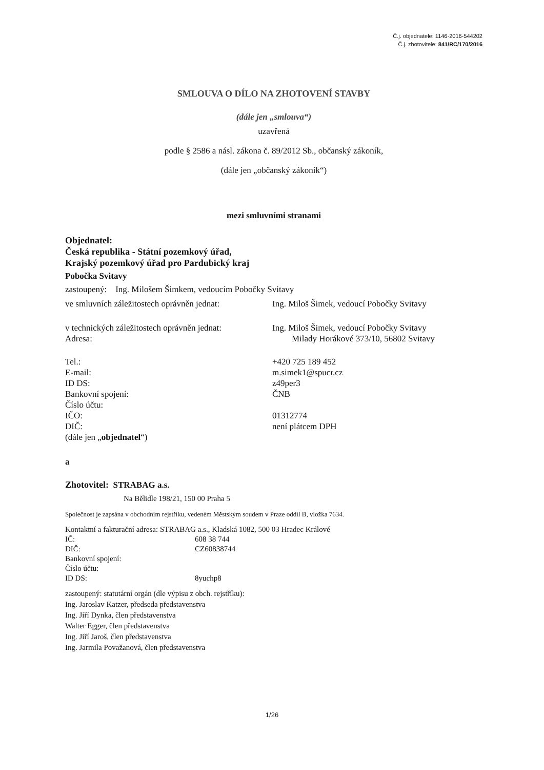Č.j. objednatele: 1146-2016-544202
Č.j. zhotovitele: 841/RC/170/2016
SMLOUVA O DÍLO NA ZHOTOVENÍ STAVBY
(dále jen „smlouva“)
uzavřená
podle § 2586 a násl. zákona č. 89/2012 Sb., občanský zákoník,
(dále jen „občanský zákoník“)
mezi smluvními stranami
Objednatel:
Česká republika - Státní pozemkový úřad,
Krajský pozemkový úřad pro Pardubický kraj
Pobočka Svitavy
zastoupený: Ing. Milošem Šimkem, vedoucím Pobočky Svitavy
ve smluvních záležitostech oprávněn jednat:
Ing. Miloš Šimek, vedoucí Pobočky Svitavy
v technických záležitostech oprávněn jednat:
Ing. Miloš Šimek, vedoucí Pobočky Svitavy
Adresa: Milady Horákové 373/10, 56802 Svitavy
Tel.: +420 725 189 452
E-mail: m.simek1@spucr.cz
ID DS: z49per3
Bankovní spojení: ČNB
Číslo účtu:
IČO: 01312774
DIČ: není plátcem DPH
(dále jen „objednatel“)
a
Zhotovitel: STRABAG a.s.
Na Bělidle 198/21, 150 00 Praha 5
Společnost je zapsána v obchodním rejstříku, vedeném Městským soudem v Praze oddíl B, vložka 7634.
Kontaktní a fakturační adresa: STRABAG a.s., Kladská 1082, 500 03 Hradec Králové
IČ: 608 38 744
DIČ: CZ60838744
Bankovní spojení:
Číslo účtu:
ID DS: 8yuchp8
zastoupený: statutární orgán (dle výpisu z obch. rejstříku):
Ing. Jaroslav Katzer, předseda představenstva
Ing. Jiří Dynka, člen představenstva
Walter Egger, člen představenstva
Ing. Jiří Jaroš, člen představenstva
Ing. Jarmila Považanová, člen představenstva
1/26